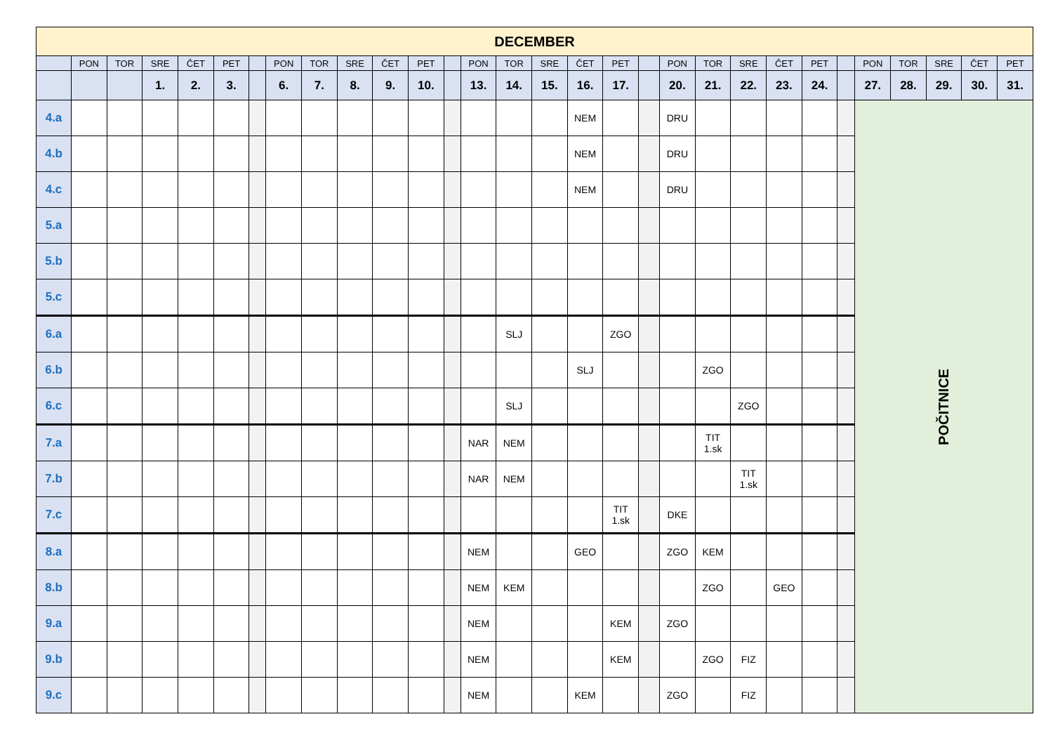| DECEMBER | | | | | | | | | | | | | | | | | | | | | | | | | | | | | |
| --- | --- | --- | --- | --- | --- | --- | --- | --- | --- | --- | --- | --- | --- | --- | --- | --- | --- | --- | --- | --- | --- | --- | --- | --- | --- | --- | --- | --- | --- |
| | PON | TOR | SRE | ČET | PET | | PON | TOR | SRE | ČET | PET | | PON | TOR | SRE | ČET | PET | | PON | TOR | SRE | ČET | PET | | PON | TOR | SRE | ČET | PET |
| | | | 1. | 2. | 3. | | 6. | 7. | 8. | 9. | 10. | | 13. | 14. | 15. | 16. | 17. | | 20. | 21. | 22. | 23. | 24. | | 27. | 28. | 29. | 30. | 31. |
| 4.a | | | | | | | | | | | | | | | | NEM | | | DRU | | | | | | POČITNICE | | | | |
| 4.b | | | | | | | | | | | | | | | | NEM | | | DRU | | | | | | | | | | |
| 4.c | | | | | | | | | | | | | | | | NEM | | | DRU | | | | | | | | | | |
| 5.a | | | | | | | | | | | | | | | | | | | | | | | | | | | | | |
| 5.b | | | | | | | | | | | | | | | | | | | | | | | | | | | | | |
| 5.c | | | | | | | | | | | | | | | | | | | | | | | | | | | | | |
| 6.a | | | | | | | | | | | | | | SLJ | | | ZGO | | | | | | | | | | | | |
| 6.b | | | | | | | | | | | | | | | | SLJ | | | | ZGO | | | | | | | | | |
| 6.c | | | | | | | | | | | | | | SLJ | | | | | | | ZGO | | | | | | | | |
| 7.a | | | | | | | | | | | | | NAR | NEM | | | | | | TIT 1.sk | | | | | | | | | |
| 7.b | | | | | | | | | | | | | NAR | NEM | | | | | | | TIT 1.sk | | | | | | | | |
| 7.c | | | | | | | | | | | | | | | | | TIT 1.sk | | DKE | | | | | | | | | | |
| 8.a | | | | | | | | | | | | | NEM | | | GEO | | | ZGO | KEM | | | | | | | | | |
| 8.b | | | | | | | | | | | | | NEM | KEM | | | | | | ZGO | | GEO | | | | | | | |
| 9.a | | | | | | | | | | | | | NEM | | | | KEM | | ZGO | | | | | | | | | | |
| 9.b | | | | | | | | | | | | | NEM | | | | KEM | | | ZGO | FIZ | | | | | | | | |
| 9.c | | | | | | | | | | | | | NEM | | | KEM | | | ZGO | | FIZ | | | | | | | | |